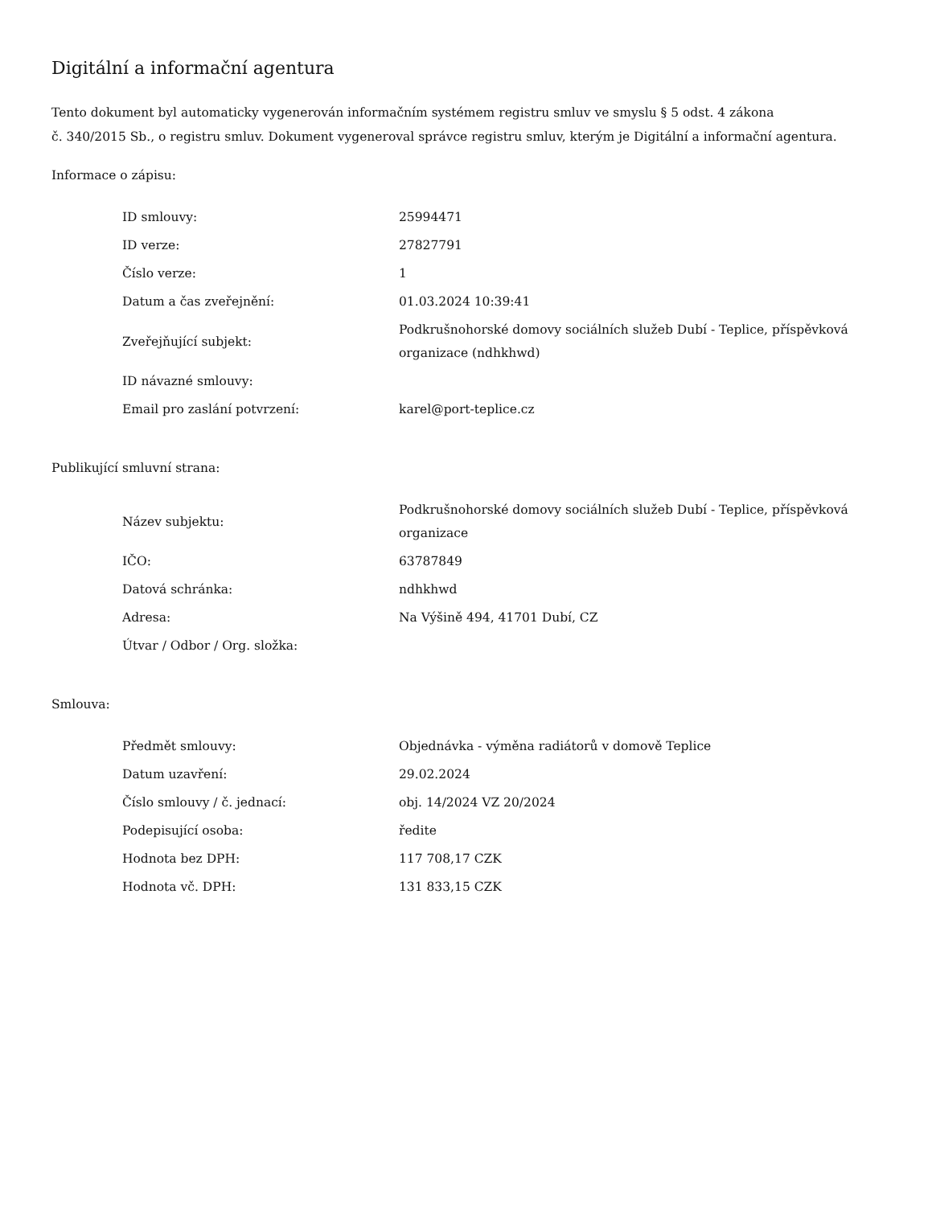Digitální a informační agentura
Tento dokument byl automaticky vygenerován informačním systémem registru smluv ve smyslu § 5 odst. 4 zákona
č. 340/2015 Sb., o registru smluv. Dokument vygeneroval správce registru smluv, kterým je Digitální a informační agentura.
Informace o zápisu:
| ID smlouvy: | 25994471 |
| ID verze: | 27827791 |
| Číslo verze: | 1 |
| Datum a čas zveřejnění: | 01.03.2024 10:39:41 |
| Zveřejňující subjekt: | Podkrušnohorské domovy sociálních služeb Dubí - Teplice, příspěvková organizace (ndhkhwd) |
| ID návazné smlouvy: | |
| Email pro zaslání potvrzení: | karel@port-teplice.cz |
Publikující smluvní strana:
| Název subjektu: | Podkrušnohorské domovy sociálních služeb Dubí - Teplice, příspěvková organizace |
| IČO: | 63787849 |
| Datová schránka: | ndhkhwd |
| Adresa: | Na Výšině 494, 41701 Dubí, CZ |
| Útvar / Odbor / Org. složka: | |
Smlouva:
| Předmět smlouvy: | Objednávka - výměna radiátorů v domově Teplice |
| Datum uzavření: | 29.02.2024 |
| Číslo smlouvy / č. jednací: | obj. 14/2024 VZ 20/2024 |
| Podepisující osoba: | ředite |
| Hodnota bez DPH: | 117 708,17 CZK |
| Hodnota vč. DPH: | 131 833,15 CZK |